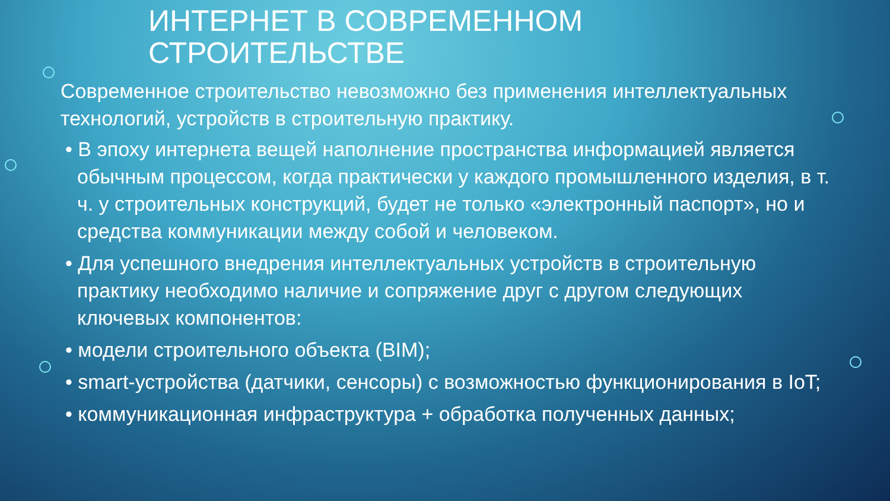ИНТЕРНЕТ В СОВРЕМЕННОМ
СТРОИТЕЛЬСТВЕ
Современное строительство невозможно без применения интеллектуальных технологий, устройств в строительную практику.
• В эпоху интернета вещей наполнение пространства информацией является обычным процессом, когда практически у каждого промышленного изделия, в т. ч. у строительных конструкций, будет не только «электронный паспорт», но и средства коммуникации между собой и человеком.
• Для успешного внедрения интеллектуальных устройств в строительную практику необходимо наличие и сопряжение друг с другом следующих ключевых компонентов:
• модели строительного объекта (BIM);
• smart-устройства (датчики, сенсоры) с возможностью функционирования в IoT;
• коммуникационная инфраструктура + обработка полученных данных;